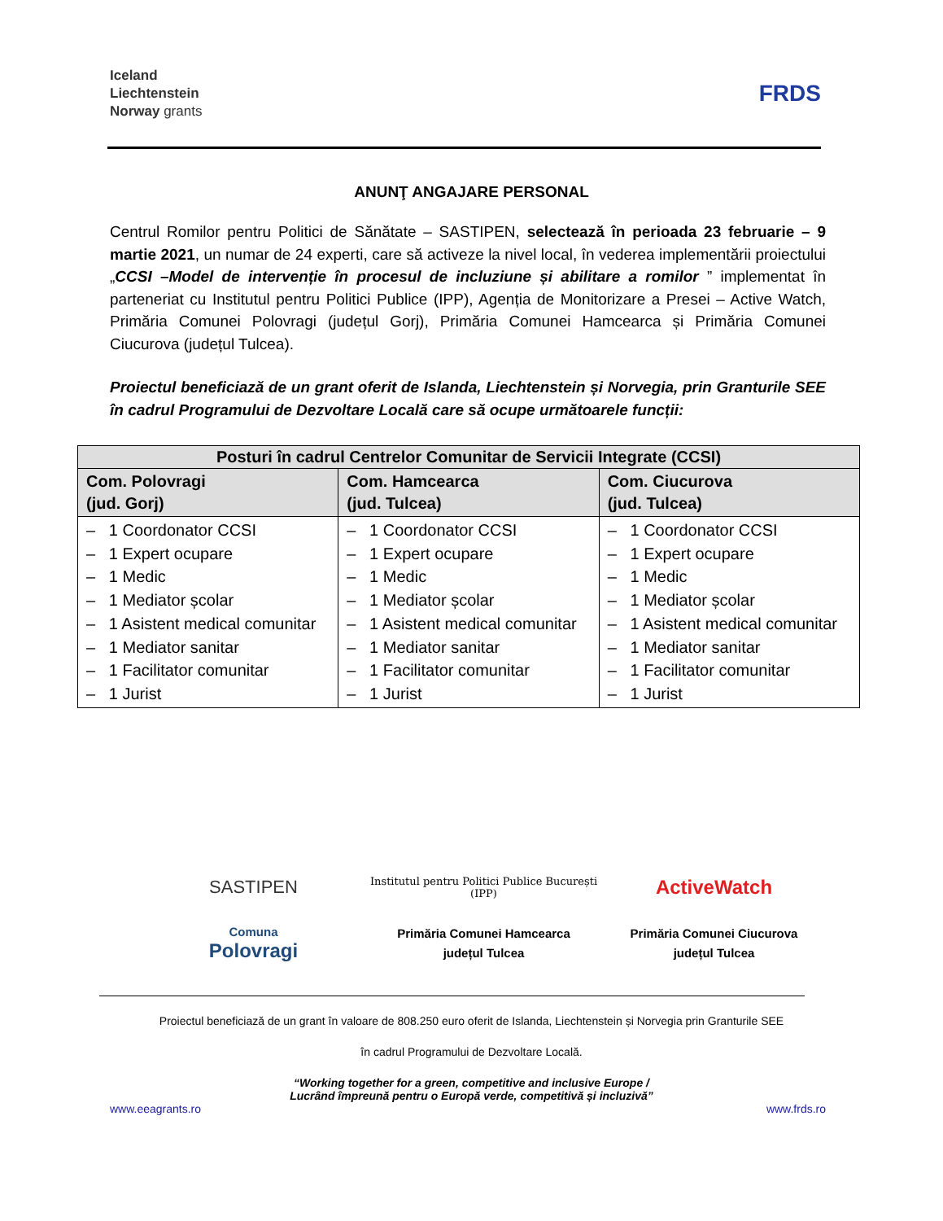Iceland
Liechtenstein
Norway grants
FRDS
ANUNŢ ANGAJARE PERSONAL
Centrul Romilor pentru Politici de Sănătate – SASTIPEN, selectează în perioada 23 februarie – 9 martie 2021, un numar de 24 experti, care să activeze la nivel local, în vederea implementării proiectului „CCSI –Model de intervenție în procesul de incluziune și abilitare a romilor ” implementat în parteneriat cu Institutul pentru Politici Publice (IPP), Agenția de Monitorizare a Presei – Active Watch, Primăria Comunei Polovragi (județul Gorj), Primăria Comunei Hamcearca și Primăria Comunei Ciucurova (județul Tulcea).
Proiectul beneficiază de un grant oferit de Islanda, Liechtenstein și Norvegia, prin Granturile SEE în cadrul Programului de Dezvoltare Locală care să ocupe următoarele funcții:
| Posturi în cadrul Centrelor Comunitar de Servicii Integrate (CCSI) | | |
| --- | --- | --- |
| Com. Polovragi (jud. Gorj) | Com. Hamcearca (jud. Tulcea) | Com. Ciucurova (jud. Tulcea) |
| – 1 Coordonator CCSI – 1 Expert ocupare – 1 Medic – 1 Mediator școlar – 1 Asistent medical comunitar – 1 Mediator sanitar – 1 Facilitator comunitar – 1 Jurist | – 1 Coordonator CCSI – 1 Expert ocupare – 1 Medic – 1 Mediator școlar – 1 Asistent medical comunitar – 1 Mediator sanitar – 1 Facilitator comunitar – 1 Jurist | – 1 Coordonator CCSI – 1 Expert ocupare – 1 Medic – 1 Mediator școlar – 1 Asistent medical comunitar – 1 Mediator sanitar – 1 Facilitator comunitar – 1 Jurist |
SASTIPEN
Institutul pentru Politici Publice București (IPP)
ActiveWatch
Comuna
Polovragi
Primăria Comunei Hamcearca
județul Tulcea
Primăria Comunei Ciucurova
județul Tulcea
Proiectul beneficiază de un grant în valoare de 808.250 euro oferit de Islanda, Liechtenstein și Norvegia prin Granturile SEE
în cadrul Programului de Dezvoltare Locală.
“Working together for a green, competitive and inclusive Europe /
Lucrând împreună pentru o Europă verde, competitivă și incluzivă”
www.eeagrants.ro www.frds.ro